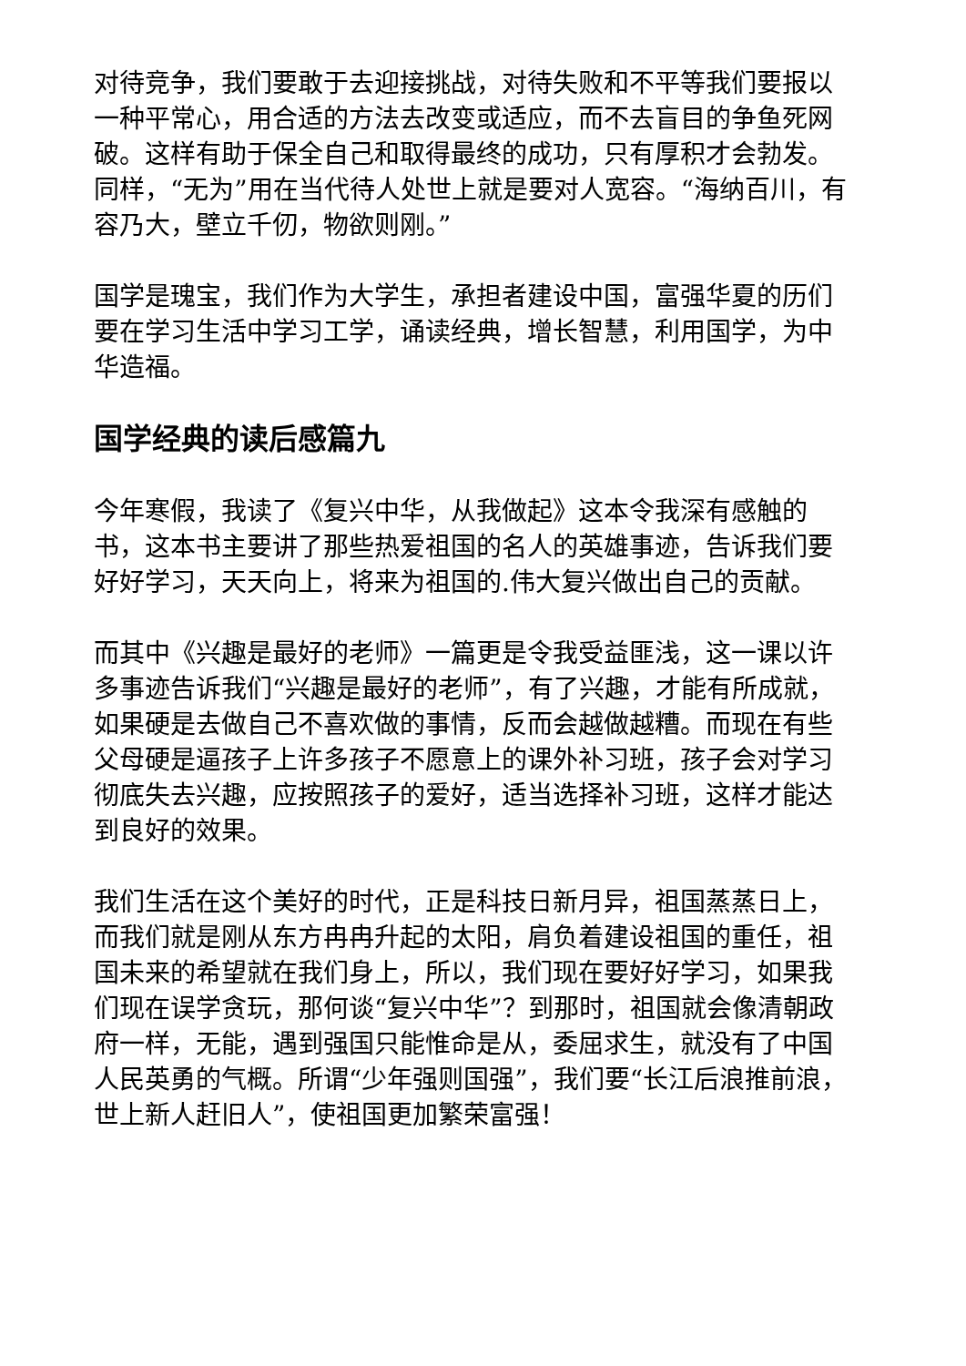对待竞争，我们要敢于去迎接挑战，对待失败和不平等我们要报以一种平常心，用合适的方法去改变或适应，而不去盲目的争鱼死网破。这样有助于保全自己和取得最终的成功，只有厚积才会勃发。同样，“无为”用在当代待人处世上就是要对人宽容。“海纳百川，有容乃大，壁立千仞，物欲则刚。”
国学是瑰宝，我们作为大学生，承担者建设中国，富强华夏的历们要在学习生活中学习工学，诵读经典，增长智慧，利用国学，为中华造福。
国学经典的读后感篇九
今年寒假，我读了《复兴中华，从我做起》这本令我深有感触的书，这本书主要讲了那些热爱祖国的名人的英雄事迹，告诉我们要好好学习，天天向上，将来为祖国的.伟大复兴做出自己的贡献。
而其中《兴趣是最好的老师》一篇更是令我受益匪浅，这一课以许多事迹告诉我们“兴趣是最好的老师”，有了兴趣，才能有所成就，如果硬是去做自己不喜欢做的事情，反而会越做越糟。而现在有些父母硬是逼孩子上许多孩子不愿意上的课外补习班，孩子会对学习彻底失去兴趣，应按照孩子的爱好，适当选择补习班，这样才能达到良好的效果。
我们生活在这个美好的时代，正是科技日新月异，祖国蒸蒸日上，而我们就是刚从东方冉冉升起的太阳，肩负着建设祖国的重任，祖国未来的希望就在我们身上，所以，我们现在要好好学习，如果我们现在误学贪玩，那何谈“复兴中华”？到那时，祖国就会像清朝政府一样，无能，遇到强国只能惟命是从，委屈求生，就没有了中国人民英勇的气概。所谓“少年强则国强”，我们要“长江后浪推前浪，世上新人赶旧人”，使祖国更加繁荣富强！